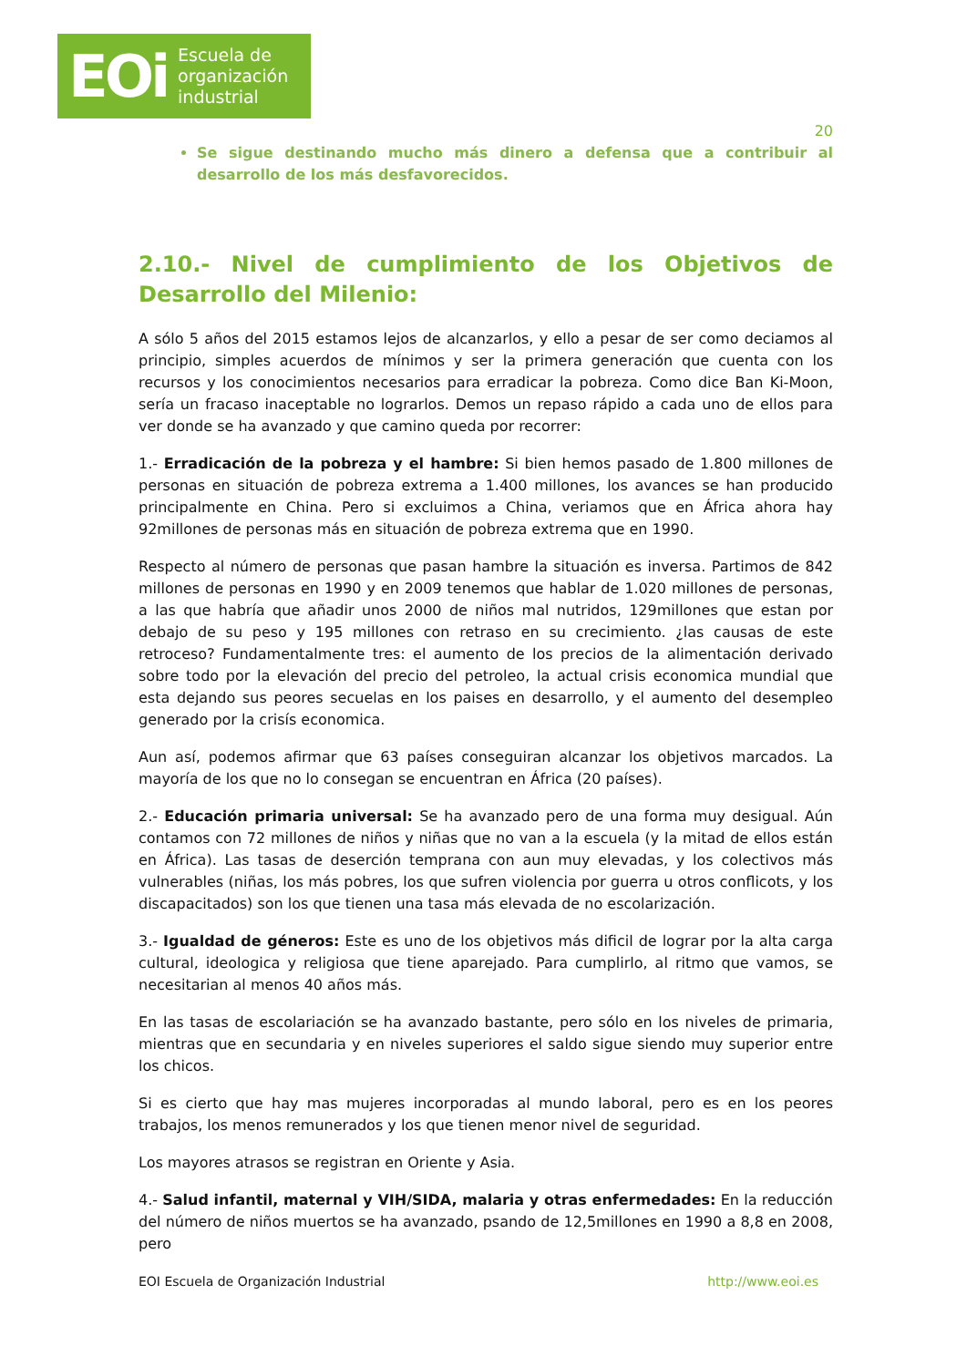EOi Escuela de
organización
industrial
20
Se sigue destinando mucho más dinero a defensa que a contribuir al desarrollo de los más desfavorecidos.
2.10.- Nivel de cumplimiento de los Objetivos de Desarrollo del Milenio:
A sólo 5 años del 2015 estamos lejos de alcanzarlos, y ello a pesar de ser como deciamos al principio, simples acuerdos de mínimos y ser la primera generación que cuenta con los recursos y los conocimientos necesarios para erradicar la pobreza. Como dice Ban Ki-Moon, sería un fracaso inaceptable no lograrlos. Demos un repaso rápido a cada uno de ellos para ver donde se ha avanzado y que camino queda por recorrer:
1.- Erradicación de la pobreza y el hambre: Si bien hemos pasado de 1.800 millones de personas en situación de pobreza extrema a 1.400 millones, los avances se han producido principalmente en China. Pero si excluimos a China, veriamos que en África ahora hay 92millones de personas más en situación de pobreza extrema que en 1990.
Respecto al número de personas que pasan hambre la situación es inversa. Partimos de 842 millones de personas en 1990 y en 2009 tenemos que hablar de 1.020 millones de personas, a las que habría que añadir unos 2000 de niños mal nutridos, 129millones que estan por debajo de su peso y 195 millones con retraso en su crecimiento. ¿las causas de este retroceso? Fundamentalmente tres: el aumento de los precios de la alimentación derivado sobre todo por la elevación del precio del petroleo, la actual crisis economica mundial que esta dejando sus peores secuelas en los paises en desarrollo, y el aumento del desempleo generado por la crisís economica.
Aun así, podemos afirmar que 63 países conseguiran alcanzar los objetivos marcados. La mayoría de los que no lo consegan se encuentran en África (20 países).
2.- Educación primaria universal: Se ha avanzado pero de una forma muy desigual. Aún contamos con 72 millones de niños y niñas que no van a la escuela (y la mitad de ellos están en África). Las tasas de deserción temprana con aun muy elevadas, y los colectivos más vulnerables (niñas, los más pobres, los que sufren violencia por guerra u otros conflicots, y los discapacitados) son los que tienen una tasa más elevada de no escolarización.
3.- Igualdad de géneros: Este es uno de los objetivos más dificil de lograr por la alta carga cultural, ideologica y religiosa que tiene aparejado. Para cumplirlo, al ritmo que vamos, se necesitarian al menos 40 años más.
En las tasas de escolariación se ha avanzado bastante, pero sólo en los niveles de primaria, mientras que en secundaria y en niveles superiores el saldo sigue siendo muy superior entre los chicos.
Si es cierto que hay mas mujeres incorporadas al mundo laboral, pero es en los peores trabajos, los menos remunerados y los que tienen menor nivel de seguridad.
Los mayores atrasos se registran en Oriente y Asia.
4.- Salud infantil, maternal y VIH/SIDA, malaria y otras enfermedades: En la reducción del número de niños muertos se ha avanzado, psando de 12,5millones en 1990 a 8,8 en 2008, pero
EOI Escuela de Organización Industrial http://www.eoi.es